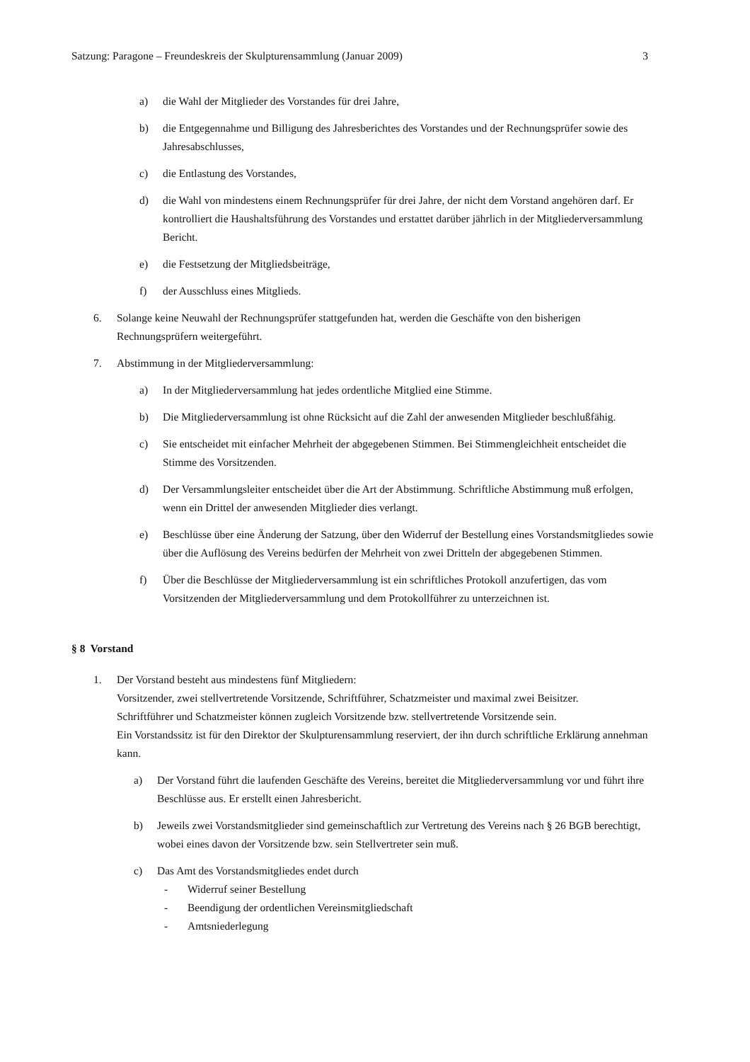Satzung: Paragone – Freundeskreis der Skulpturensammlung (Januar 2009) 3
a) die Wahl der Mitglieder des Vorstandes für drei Jahre,
b) die Entgegennahme und Billigung des Jahresberichtes des Vorstandes und der Rechnungsprüfer sowie des Jahresabschlusses,
c) die Entlastung des Vorstandes,
d) die Wahl von mindestens einem Rechnungsprüfer für drei Jahre, der nicht dem Vorstand angehören darf. Er kontrolliert die Haushaltsführung des Vorstandes und erstattet darüber jährlich in der Mitgliederversammlung Bericht.
e) die Festsetzung der Mitgliedsbeiträge,
f) der Ausschluss eines Mitglieds.
6. Solange keine Neuwahl der Rechnungsprüfer stattgefunden hat, werden die Geschäfte von den bisherigen Rechnungsprüfern weitergeführt.
7. Abstimmung in der Mitgliederversammlung:
a) In der Mitgliederversammlung hat jedes ordentliche Mitglied eine Stimme.
b) Die Mitgliederversammlung ist ohne Rücksicht auf die Zahl der anwesenden Mitglieder beschlußfähig.
c) Sie entscheidet mit einfacher Mehrheit der abgegebenen Stimmen. Bei Stimmengleichheit entscheidet die Stimme des Vorsitzenden.
d) Der Versammlungsleiter entscheidet über die Art der Abstimmung. Schriftliche Abstimmung muß erfolgen, wenn ein Drittel der anwesenden Mitglieder dies verlangt.
e) Beschlüsse über eine Änderung der Satzung, über den Widerruf der Bestellung eines Vorstandsmitgliedes sowie über die Auflösung des Vereins bedürfen der Mehrheit von zwei Dritteln der abgegebenen Stimmen.
f) Über die Beschlüsse der Mitgliederversammlung ist ein schriftliches Protokoll anzufertigen, das vom Vorsitzenden der Mitgliederversammlung und dem Protokollführer zu unterzeichnen ist.
§ 8 Vorstand
1. Der Vorstand besteht aus mindestens fünf Mitgliedern:
Vorsitzender, zwei stellvertretende Vorsitzende, Schriftführer, Schatzmeister und maximal zwei Beisitzer.
Schriftführer und Schatzmeister können zugleich Vorsitzende bzw. stellvertretende Vorsitzende sein.
Ein Vorstandssitz ist für den Direktor der Skulpturensammlung reserviert, der ihn durch schriftliche Erklärung annehman kann.
a) Der Vorstand führt die laufenden Geschäfte des Vereins, bereitet die Mitgliederversammlung vor und führt ihre Beschlüsse aus. Er erstellt einen Jahresbericht.
b) Jeweils zwei Vorstandsmitglieder sind gemeinschaftlich zur Vertretung des Vereins nach § 26 BGB berechtigt, wobei eines davon der Vorsitzende bzw. sein Stellvertreter sein muß.
c) Das Amt des Vorstandsmitgliedes endet durch
- Widerruf seiner Bestellung
- Beendigung der ordentlichen Vereinsmitgliedschaft
- Amtsniederlegung